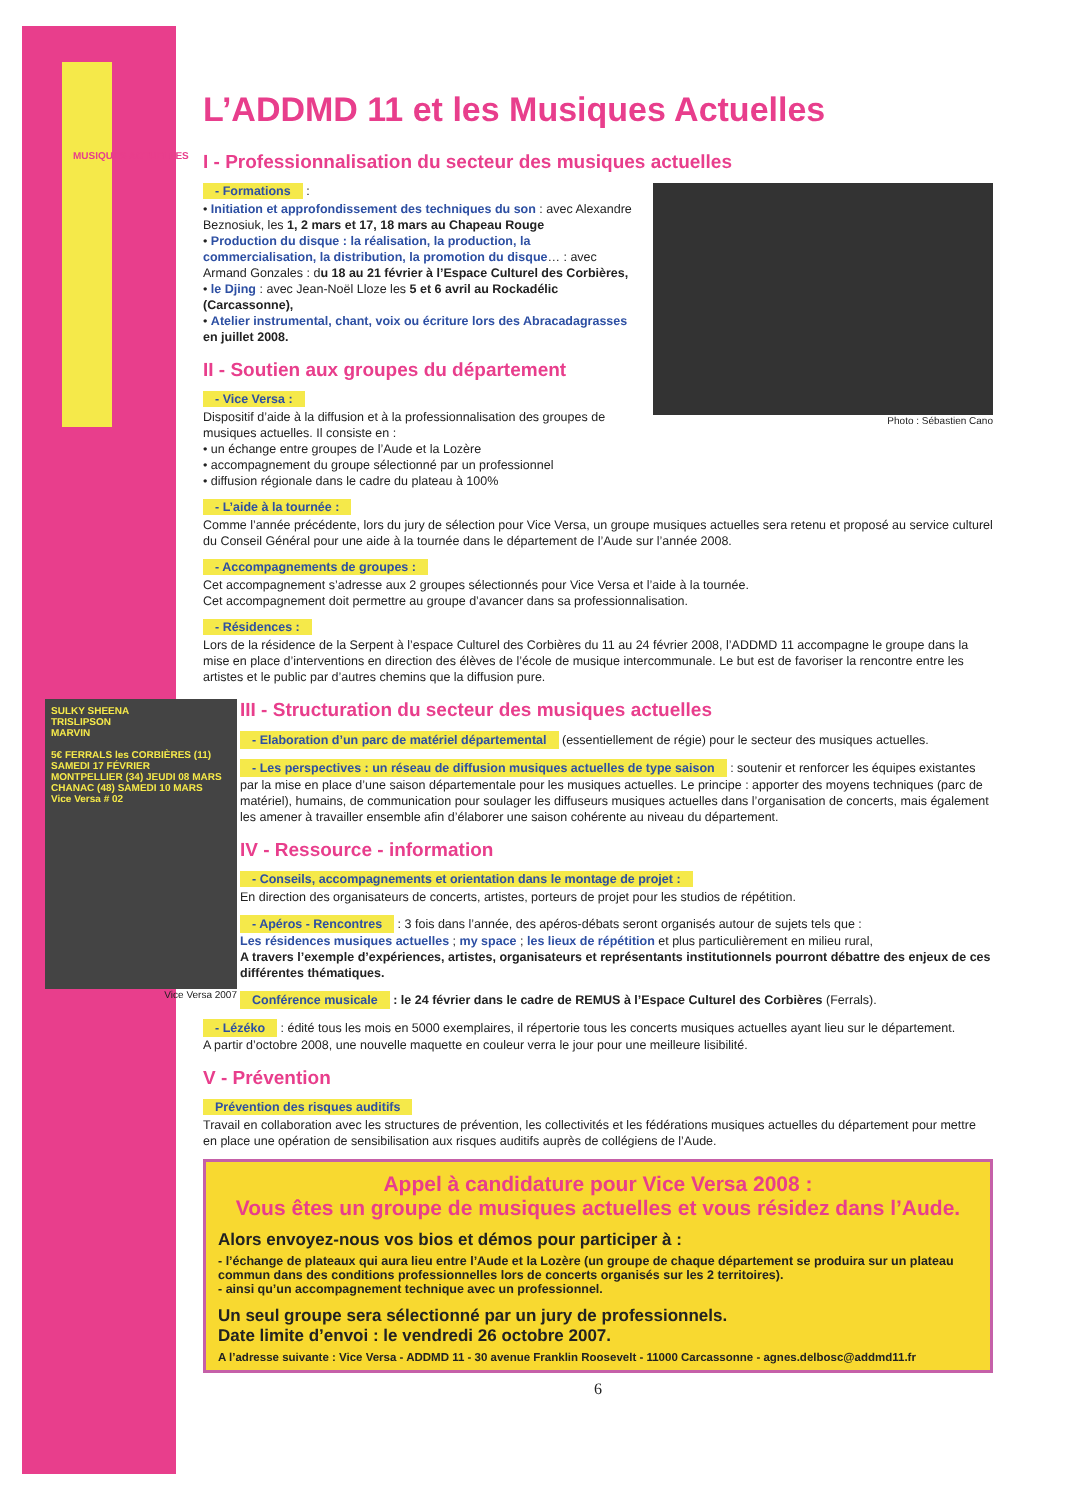L’ADDMD 11 et les Musiques Actuelles
MUSIQUES ACTUELLES
I - Professionnalisation du secteur des musiques actuelles
Photo : Sébastien Cano
- Formations :
• Initiation et approfondissement des techniques du son : avec Alexandre Beznosiuk, les 1, 2 mars et 17, 18 mars au Chapeau Rouge
• Production du disque : la réalisation, la production, la commercialisation, la distribution, la promotion du disque… : avec Armand Gonzales : du 18 au 21 février à l’Espace Culturel des Corbières,
• le Djing : avec Jean-Noël Lloze les 5 et 6 avril au Rockadélic (Carcassonne),
• Atelier instrumental, chant, voix ou écriture lors des Abracadagrasses en juillet 2008.
II - Soutien aux groupes du département
- Vice Versa :
Dispositif d’aide à la diffusion et à la professionnalisation des groupes de musiques actuelles. Il consiste en :
• un échange entre groupes de l’Aude et la Lozère
• accompagnement du groupe sélectionné par un professionnel
• diffusion régionale dans le cadre du plateau à 100%
- L’aide à la tournée :
Comme l’année précédente, lors du jury de sélection pour Vice Versa, un groupe musiques actuelles sera retenu et proposé au service culturel du Conseil Général pour une aide à la tournée dans le département de l’Aude sur l’année 2008.
- Accompagnements de groupes :
Cet accompagnement s’adresse aux 2 groupes sélectionnés pour Vice Versa et l’aide à la tournée.
Cet accompagnement doit permettre au groupe d’avancer dans sa professionnalisation.
- Résidences :
Lors de la résidence de la Serpent à l’espace Culturel des Corbières du 11 au 24 février 2008, l’ADDMD 11 accompagne le groupe dans la mise en place d’interventions en direction des élèves de l’école de musique intercommunale. Le but est de favoriser la rencontre entre les artistes et le public par d’autres chemins que la diffusion pure.
SULKY SHEENA
TRISLIPSON
MARVIN
5€ FERRALS les CORBIÈRES (11) SAMEDI 17 FÉVRIER
MONTPELLIER (34) JEUDI 08 MARS
CHANAC (48) SAMEDI 10 MARS
Vice Versa # 02
Vice Versa 2007
III - Structuration du secteur des musiques actuelles
- Elaboration d’un parc de matériel départemental (essentiellement de régie) pour le secteur des musiques actuelles.
- Les perspectives : un réseau de diffusion musiques actuelles de type saison : soutenir et renforcer les équipes existantes par la mise en place d’une saison départementale pour les musiques actuelles. Le principe : apporter des moyens techniques (parc de matériel), humains, de communication pour soulager les diffuseurs musiques actuelles dans l’organisation de concerts, mais également les amener à travailler ensemble afin d’élaborer une saison cohérente au niveau du département.
IV - Ressource - information
- Conseils, accompagnements et orientation dans le montage de projet :
En direction des organisateurs de concerts, artistes, porteurs de projet pour les studios de répétition.
- Apéros - Rencontres : 3 fois dans l’année, des apéros-débats seront organisés autour de sujets tels que :
Les résidences musiques actuelles ; my space ; les lieux de répétition et plus particulièrement en milieu rural,
A travers l’exemple d’expériences, artistes, organisateurs et représentants institutionnels pourront débattre des enjeux de ces différentes thématiques.
Conférence musicale : le 24 février dans le cadre de REMUS à l’Espace Culturel des Corbières (Ferrals).
- Lézéko : édité tous les mois en 5000 exemplaires, il répertorie tous les concerts musiques actuelles ayant lieu sur le département.
A partir d’octobre 2008, une nouvelle maquette en couleur verra le jour pour une meilleure lisibilité.
V - Prévention
Prévention des risques auditifs
Travail en collaboration avec les structures de prévention, les collectivités et les fédérations musiques actuelles du département pour mettre en place une opération de sensibilisation aux risques auditifs auprès de collégiens de l’Aude.
Appel à candidature pour Vice Versa 2008 :
Vous êtes un groupe de musiques actuelles et vous résidez dans l’Aude.
Alors envoyez-nous vos bios et démos pour participer à :
- l’échange de plateaux qui aura lieu entre l’Aude et la Lozère (un groupe de chaque département se produira sur un plateau commun dans des conditions professionnelles lors de concerts organisés sur les 2 territoires).
- ainsi qu’un accompagnement technique avec un professionnel.
Un seul groupe sera sélectionné par un jury de professionnels.
Date limite d’envoi : le vendredi 26 octobre 2007.
A l’adresse suivante : Vice Versa - ADDMD 11 - 30 avenue Franklin Roosevelt - 11000 Carcassonne - agnes.delbosc@addmd11.fr
6